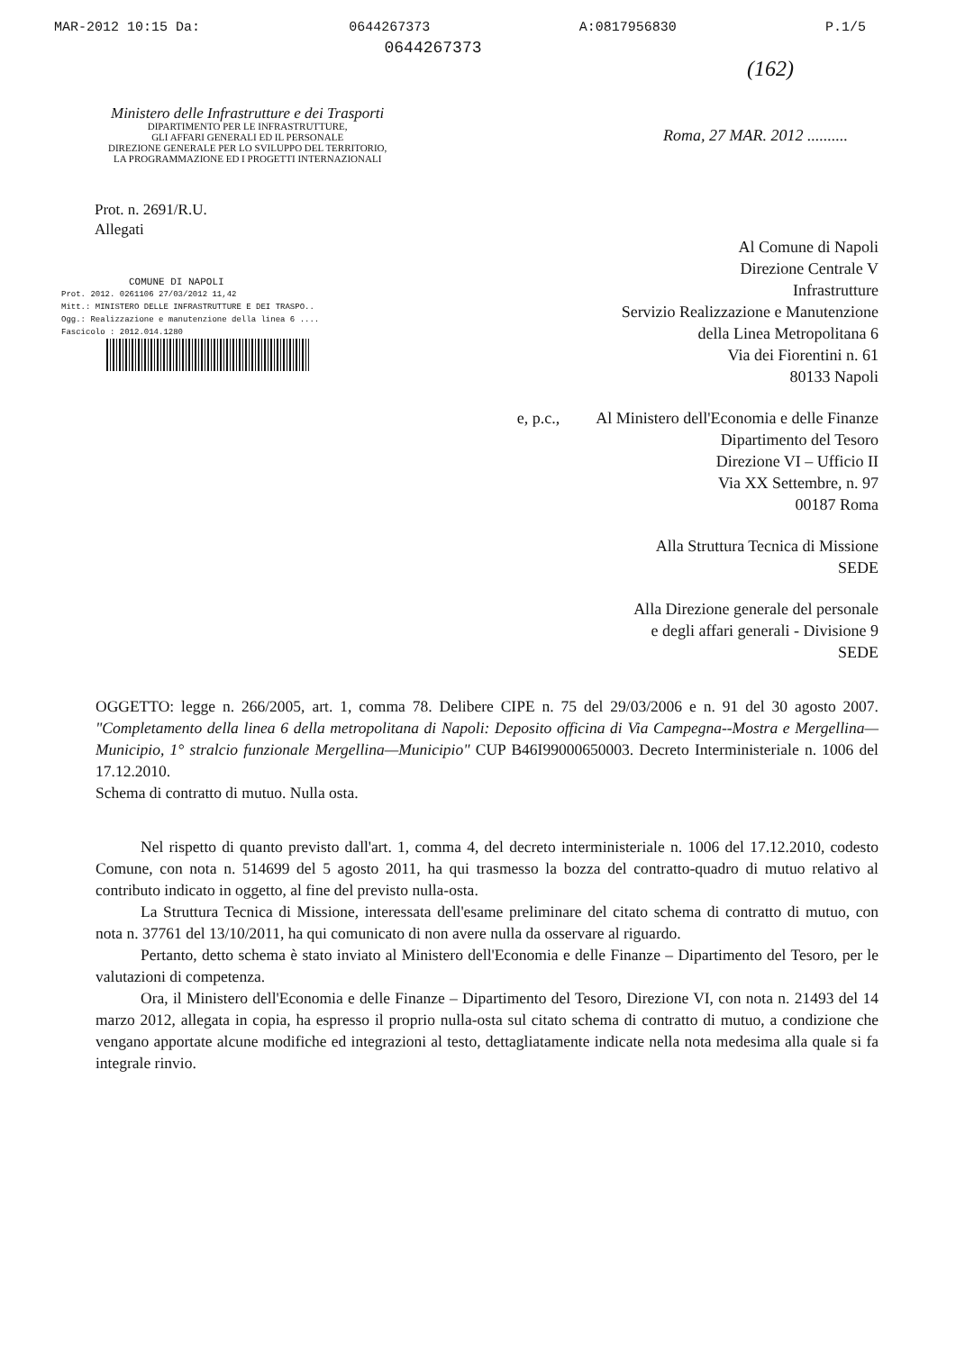MAR-2012 10:15 Da: 0644267373 A:0817956830 P.1/5
0644267373
(162)
Ministero delle Infrastrutture e dei Trasporti
DIPARTIMENTO PER LE INFRASTRUTTURE,
GLI AFFARI GENERALI ED IL PERSONALE
DIREZIONE GENERALE PER LO SVILUPPO DEL TERRITORIO,
LA PROGRAMMAZIONE ED I PROGETTI INTERNAZIONALI
Roma, 27 MAR. 2012 ..........
Prot. n. 2691/R.U.
Allegati
COMUNE DI NAPOLI
Prot. 2012. 0261106 27/03/2012 11,42
Mitt.: MINISTERO DELLE INFRASTRUTTURE E DEI TRASPO..
Ogg.: Realizzazione e manutenzione della linea 6 ....
Fascicolo : 2012.014.1280
Al Comune di Napoli
Direzione Centrale V
Infrastrutture
Servizio Realizzazione e Manutenzione
della Linea Metropolitana 6
Via dei Fiorentini n. 61
80133 Napoli
e, p.c., Al Ministero dell'Economia e delle Finanze
Dipartimento del Tesoro
Direzione VI – Ufficio II
Via XX Settembre, n. 97
00187 Roma
Alla Struttura Tecnica di Missione
SEDE
Alla Direzione generale del personale
e degli affari generali - Divisione 9
SEDE
OGGETTO: legge n. 266/2005, art. 1, comma 78. Delibere CIPE n. 75 del 29/03/2006 e n. 91 del 30 agosto 2007. "Completamento della linea 6 della metropolitana di Napoli: Deposito officina di Via Campegna--Mostra e Mergellina—Municipio, 1° stralcio funzionale Mergellina—Municipio" CUP B46I99000650003. Decreto Interministeriale n. 1006 del 17.12.2010.
Schema di contratto di mutuo. Nulla osta.
Nel rispetto di quanto previsto dall'art. 1, comma 4, del decreto interministeriale n. 1006 del 17.12.2010, codesto Comune, con nota n. 514699 del 5 agosto 2011, ha qui trasmesso la bozza del contratto-quadro di mutuo relativo al contributo indicato in oggetto, al fine del previsto nulla-osta.
La Struttura Tecnica di Missione, interessata dell'esame preliminare del citato schema di contratto di mutuo, con nota n. 37761 del 13/10/2011, ha qui comunicato di non avere nulla da osservare al riguardo.
Pertanto, detto schema è stato inviato al Ministero dell'Economia e delle Finanze – Dipartimento del Tesoro, per le valutazioni di competenza.
Ora, il Ministero dell'Economia e delle Finanze – Dipartimento del Tesoro, Direzione VI, con nota n. 21493 del 14 marzo 2012, allegata in copia, ha espresso il proprio nulla-osta sul citato schema di contratto di mutuo, a condizione che vengano apportate alcune modifiche ed integrazioni al testo, dettagliatamente indicate nella nota medesima alla quale si fa integrale rinvio.